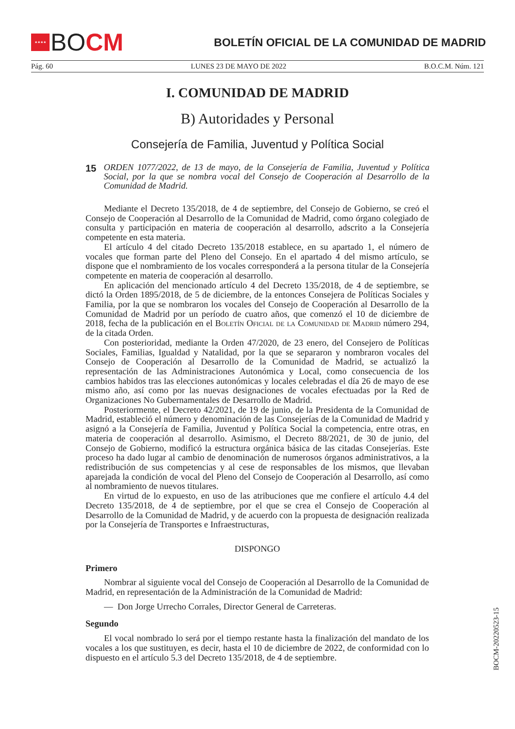★★★★
BOCM
BOLETÍN OFICIAL DE LA COMUNIDAD DE MADRID
Pág. 60 LUNES 23 DE MAYO DE 2022 B.O.C.M. Núm. 121
I. COMUNIDAD DE MADRID
B) Autoridades y Personal
Consejería de Familia, Juventud y Política Social
15
ORDEN 1077/2022, de 13 de mayo, de la Consejería de Familia, Juventud y Política Social, por la que se nombra vocal del Consejo de Cooperación al Desarrollo de la Comunidad de Madrid.
Mediante el Decreto 135/2018, de 4 de septiembre, del Consejo de Gobierno, se creó el Consejo de Cooperación al Desarrollo de la Comunidad de Madrid, como órgano colegiado de consulta y participación en materia de cooperación al desarrollo, adscrito a la Consejería competente en esta materia.
El artículo 4 del citado Decreto 135/2018 establece, en su apartado 1, el número de vocales que forman parte del Pleno del Consejo. En el apartado 4 del mismo artículo, se dispone que el nombramiento de los vocales corresponderá a la persona titular de la Consejería competente en materia de cooperación al desarrollo.
En aplicación del mencionado artículo 4 del Decreto 135/2018, de 4 de septiembre, se dictó la Orden 1895/2018, de 5 de diciembre, de la entonces Consejera de Políticas Sociales y Familia, por la que se nombraron los vocales del Consejo de Cooperación al Desarrollo de la Comunidad de Madrid por un período de cuatro años, que comenzó el 10 de diciembre de 2018, fecha de la publicación en el Boletín Oficial de la Comunidad de Madrid número 294, de la citada Orden.
Con posterioridad, mediante la Orden 47/2020, de 23 enero, del Consejero de Políticas Sociales, Familias, Igualdad y Natalidad, por la que se separaron y nombraron vocales del Consejo de Cooperación al Desarrollo de la Comunidad de Madrid, se actualizó la representación de las Administraciones Autonómica y Local, como consecuencia de los cambios habidos tras las elecciones autonómicas y locales celebradas el día 26 de mayo de ese mismo año, así como por las nuevas designaciones de vocales efectuadas por la Red de Organizaciones No Gubernamentales de Desarrollo de Madrid.
Posteriormente, el Decreto 42/2021, de 19 de junio, de la Presidenta de la Comunidad de Madrid, estableció el número y denominación de las Consejerías de la Comunidad de Madrid y asignó a la Consejería de Familia, Juventud y Política Social la competencia, entre otras, en materia de cooperación al desarrollo. Asimismo, el Decreto 88/2021, de 30 de junio, del Consejo de Gobierno, modificó la estructura orgánica básica de las citadas Consejerías. Este proceso ha dado lugar al cambio de denominación de numerosos órganos administrativos, a la redistribución de sus competencias y al cese de responsables de los mismos, que llevaban aparejada la condición de vocal del Pleno del Consejo de Cooperación al Desarrollo, así como al nombramiento de nuevos titulares.
En virtud de lo expuesto, en uso de las atribuciones que me confiere el artículo 4.4 del Decreto 135/2018, de 4 de septiembre, por el que se crea el Consejo de Cooperación al Desarrollo de la Comunidad de Madrid, y de acuerdo con la propuesta de designación realizada por la Consejería de Transportes e Infraestructuras,
DISPONGO
Primero
Nombrar al siguiente vocal del Consejo de Cooperación al Desarrollo de la Comunidad de Madrid, en representación de la Administración de la Comunidad de Madrid:
— Don Jorge Urrecho Corrales, Director General de Carreteras.
Segundo
El vocal nombrado lo será por el tiempo restante hasta la finalización del mandato de los vocales a los que sustituyen, es decir, hasta el 10 de diciembre de 2022, de conformidad con lo dispuesto en el artículo 5.3 del Decreto 135/2018, de 4 de septiembre.
BOCM-20220523-15